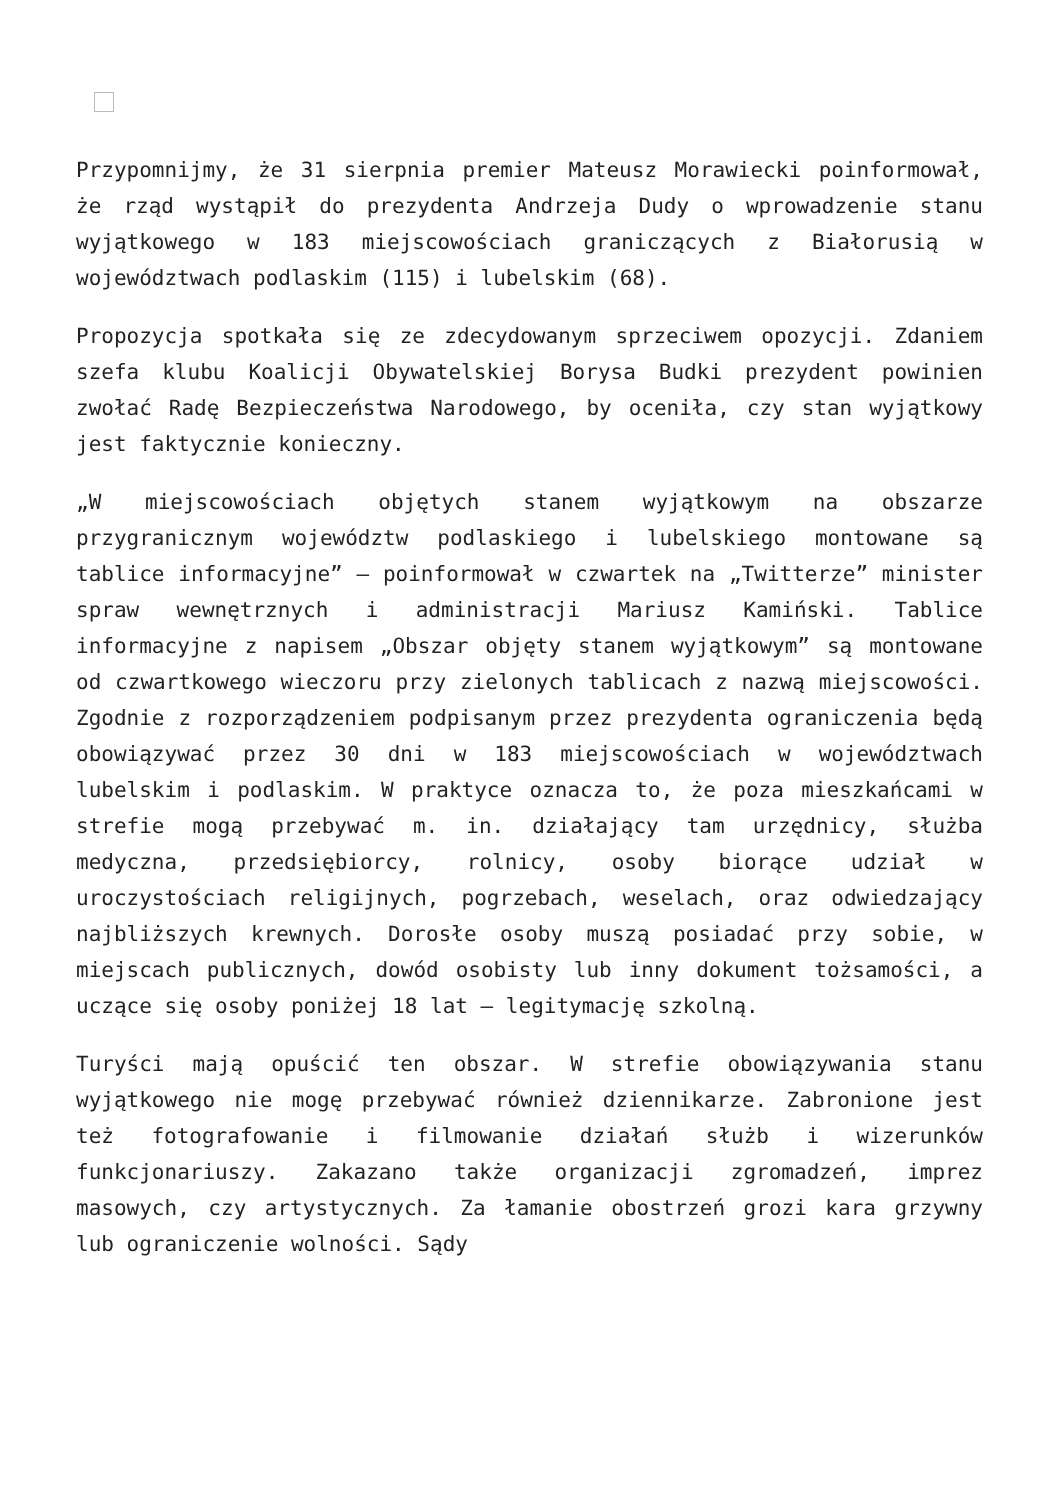Przypomnijmy, że 31 sierpnia premier Mateusz Morawiecki poinformował, że rząd wystąpił do prezydenta Andrzeja Dudy o wprowadzenie stanu wyjątkowego w 183 miejscowościach graniczących z Białorusią w województwach podlaskim (115) i lubelskim (68).
Propozycja spotkała się ze zdecydowanym sprzeciwem opozycji. Zdaniem szefa klubu Koalicji Obywatelskiej Borysa Budki prezydent powinien zwołać Radę Bezpieczeństwa Narodowego, by oceniła, czy stan wyjątkowy jest faktycznie konieczny.
„W miejscowościach objętych stanem wyjątkowym na obszarze przygranicznym województw podlaskiego i lubelskiego montowane są tablice informacyjne” – poinformował w czwartek na „Twitterze” minister spraw wewnętrznych i administracji Mariusz Kamiński. Tablice informacyjne z napisem „Obszar objęty stanem wyjątkowym” są montowane od czwartkowego wieczoru przy zielonych tablicach z nazwą miejscowości. Zgodnie z rozporządzeniem podpisanym przez prezydenta ograniczenia będą obowiązywać przez 30 dni w 183 miejscowościach w województwach lubelskim i podlaskim. W praktyce oznacza to, że poza mieszkańcami w strefie mogą przebywać m. in. działający tam urzędnicy, służba medyczna, przedsiębiorcy, rolnicy, osoby biorące udział w uroczystościach religijnych, pogrzebach, weselach, oraz odwiedzający najbliższych krewnych. Dorosłe osoby muszą posiadać przy sobie, w miejscach publicznych, dowód osobisty lub inny dokument tożsamości, a uczące się osoby poniżej 18 lat – legitymację szkolną.
Turyści mają opuścić ten obszar. W strefie obowiązywania stanu wyjątkowego nie mogę przebywać również dziennikarze. Zabronione jest też fotografowanie i filmowanie działań służb i wizerunków funkcjonariuszy. Zakazano także organizacji zgromadzeń, imprez masowych, czy artystycznych. Za łamanie obostrzeń grozi kara grzywny lub ograniczenie wolności. Sądy